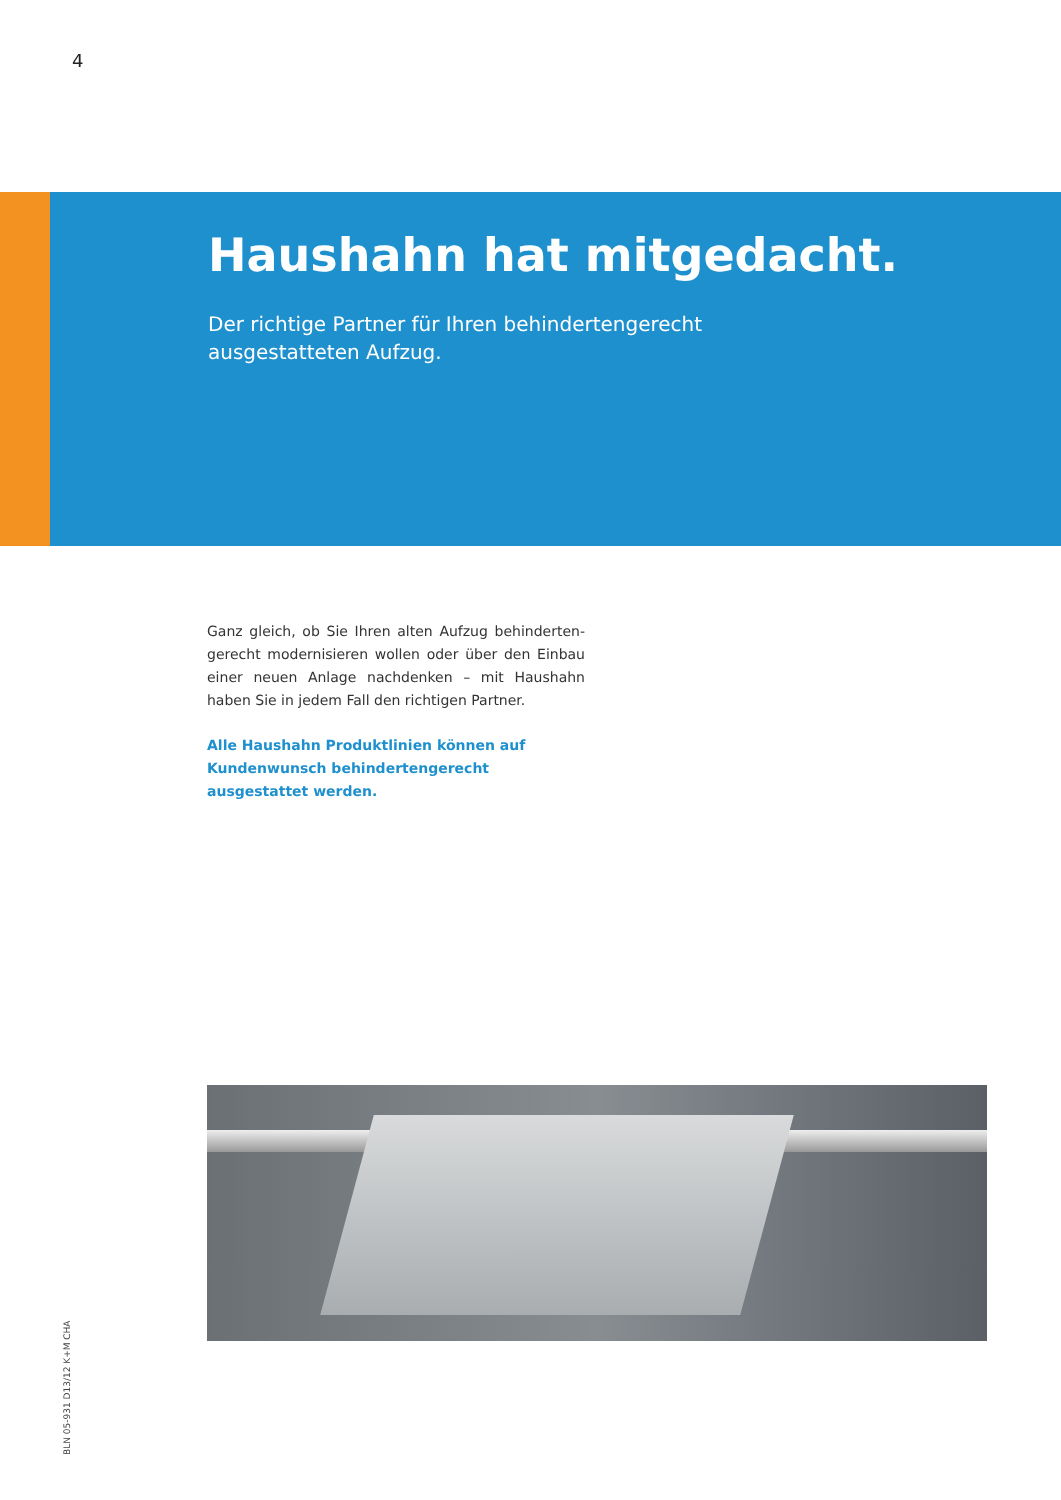4
Haushahn hat mitgedacht.
Der richtige Partner für Ihren behindertengerecht
ausgestatteten Aufzug.
Ganz gleich, ob Sie Ihren alten Aufzug behinderten-gerecht modernisieren wollen oder über den Einbau einer neuen Anlage nachdenken – mit Haushahn haben Sie in jedem Fall den richtigen Partner.
Alle Haushahn Produktlinien können auf Kundenwunsch behindertengerecht ausgestattet werden.
BLN 05-931 D13/12 K+M CHA